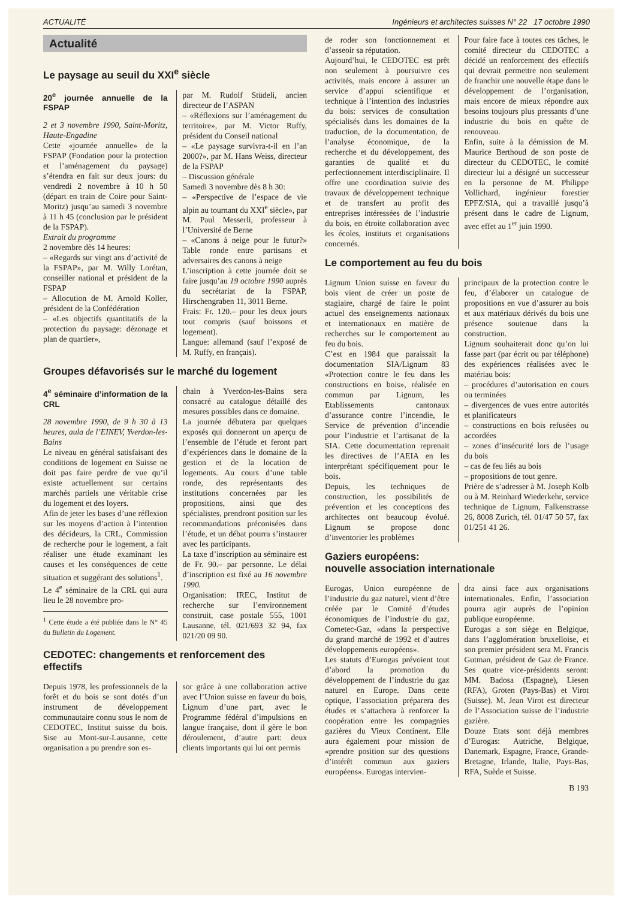ACTUALITÉ Ingénieurs et architectes suisses N° 22 17 octobre 1990
Actualité
Le paysage au seuil du XXI<sup>e</sup> siècle
20<sup>e</sup> journée annuelle de la FSPAP
2 et 3 novembre 1990, Saint-Moritz, Haute-Engadine
Cette «journée annuelle» de la FSPAP (Fondation pour la protection et l’aménagement du paysage) s’étendra en fait sur deux jours: du vendredi 2 novembre à 10 h 50 (départ en train de Coire pour Saint-Moritz) jusqu’au samedi 3 novembre à 11 h 45 (conclusion par le président de la FSPAP).
Extrait du programme
2 novembre dès 14 heures:
– «Regards sur vingt ans d’activité de la FSPAP», par M. Willy Lorétan, conseiller national et président de la FSPAP
– Allocution de M. Arnold Koller, président de la Confédération
– «Les objectifs quantitatifs de la protection du paysage: dézonage et plan de quartier»,
par M. Rudolf Stüdeli, ancien directeur de l’ASPAN
– «Réflexions sur l’aménagement du territoire», par M. Victor Ruffy, président du Conseil national
– «Le paysage survivra-t-il en l’an 2000?», par M. Hans Weiss, directeur de la FSPAP
– Discussion générale
Samedi 3 novembre dès 8 h 30:
– «Perspective de l’espace de vie alpin au tournant du XXI<sup>e</sup> siècle», par M. Paul Messerli, professeur à l’Université de Berne
– «Canons à neige pour le futur?» Table ronde entre partisans et adversaires des canons à neige
L’inscription à cette journée doit se faire jusqu’au 19 octobre 1990 auprès du secrétariat de la FSPAP, Hirschengraben 11, 3011 Berne.
Frais: Fr. 120.– pour les deux jours tout compris (sauf boissons et logement).
Langue: allemand (sauf l’exposé de M. Ruffy, en français).
Groupes défavorisés sur le marché du logement
4<sup>e</sup> séminaire d’information de la CRL
28 novembre 1990, de 9 h 30 à 13 heures, aula de l’EINEV, Yverdon-les-Bains
Le niveau en général satisfaisant des conditions de logement en Suisse ne doit pas faire perdre de vue qu’il existe actuellement sur certains marchés partiels une véritable crise du logement et des loyers.
Afin de jeter les bases d’une réflexion sur les moyens d’action à l’intention des décideurs, la CRL, Commission de recherche pour le logement, a fait réaliser une étude examinant les causes et les conséquences de cette situation et suggérant des solutions<sup>1</sup>.
Le 4<sup>e</sup> séminaire de la CRL qui aura lieu le 28 novembre pro-
<sup>1</sup> Cette étude a été publiée dans le N° 45 du Bulletin du Logement.
chain à Yverdon-les-Bains sera consacré au catalogue détaillé des mesures possibles dans ce domaine.
La journée débutera par quelques exposés qui donneront un aperçu de l’ensemble de l’étude et feront part d’expériences dans le domaine de la gestion et de la location de logements. Au cours d’une table ronde, des représentants des institutions concernées par les propositions, ainsi que des spécialistes, prendront position sur les recommandations préconisées dans l’étude, et un débat pourra s’instaurer avec les participants.
La taxe d’inscription au séminaire est de Fr. 90.– par personne. Le délai d’inscription est fixé au 16 novembre 1990.
Organisation: IREC, Institut de recherche sur l’environnement construit, case postale 555, 1001 Lausanne, tél. 021/693 32 94, fax 021/20 09 90.
CEDOTEC: changements et renforcement des effectifs
Depuis 1978, les professionnels de la forêt et du bois se sont dotés d’un instrument de développement communautaire connu sous le nom de CEDOTEC, Institut suisse du bois. Sise au Mont-sur-Lausanne, cette organisation a pu prendre son es-
sor grâce à une collaboration active avec l’Union suisse en faveur du bois, Lignum d’une part, avec le Programme fédéral d’impulsions en langue française, dont il gère le bon déroulement, d’autre part: deux clients importants qui lui ont permis
de roder son fonctionnement et d’asseoir sa réputation.
Aujourd’hui, le CEDOTEC est prêt non seulement à poursuivre ces activités, mais encore à assurer un service d’appui scientifique et technique à l’intention des industries du bois: services de consultation spécialisés dans les domaines de la traduction, de la documentation, de l’analyse économique, de la recherche et du développement, des garanties de qualité et du perfectionnement interdisciplinaire. Il offre une coordination suivie des travaux de développement technique et de transfert au profit des entreprises intéressées de l’industrie du bois, en étroite collaboration avec les écoles, instituts et organisations concernés.
Pour faire face à toutes ces tâches, le comité directeur du CEDOTEC a décidé un renforcement des effectifs qui devrait permettre non seulement de franchir une nouvelle étape dans le développement de l’organisation, mais encore de mieux répondre aux besoins toujours plus pressants d’une industrie du bois en quête de renouveau.
Enfin, suite à la démission de M. Maurice Berthoud de son poste de directeur du CEDOTEC, le comité directeur lui a désigné un successeur en la personne de M. Philippe Vollichard, ingénieur forestier EPFZ/SIA, qui a travaillé jusqu’à présent dans le cadre de Lignum, avec effet au 1<sup>er</sup> juin 1990.
Le comportement au feu du bois
Lignum Union suisse en faveur du bois vient de créer un poste de stagiaire, chargé de faire le point actuel des enseignements nationaux et internationaux en matière de recherches sur le comportement au feu du bois.
C’est en 1984 que paraissait la documentation SIA/Lignum 83 «Protection contre le feu dans les constructions en bois», réalisée en commun par Lignum, les Etablissements cantonaux d’assurance contre l’incendie, le Service de prévention d’incendie pour l’industrie et l’artisanat de la SIA. Cette documentation reprenait les directives de l’AEIA en les interprétant spécifiquement pour le bois.
Depuis, les techniques de construction, les possibilités de prévention et les conceptions des architectes ont beaucoup évolué. Lignum se propose donc d’inventorier les problèmes
principaux de la protection contre le feu, d’élaborer un catalogue de propositions en vue d’assurer au bois et aux matériaux dérivés du bois une présence soutenue dans la construction.
Lignum souhaiterait donc qu’on lui fasse part (par écrit ou par téléphone) des expériences réalisées avec le matériau bois:
– procédures d’autorisation en cours ou terminées
– divergences de vues entre autorités et planificateurs
– constructions en bois refusées ou accordées
– zones d’insécurité lors de l’usage du bois
– cas de feu liés au bois
– propositions de tout genre.
Prière de s’adresser à M. Joseph Kolb ou à M. Reinhard Wiederkehr, service technique de Lignum, Falkenstrasse 26, 8008 Zurich, tél. 01/47 50 57, fax 01/251 41 26.
Gaziers européens:
nouvelle association internationale
Eurogas, Union européenne de l’industrie du gaz naturel, vient d’être créée par le Comité d’études économiques de l’industrie du gaz, Cometec-Gaz, «dans la perspective du grand marché de 1992 et d’autres développements européens».
Les statuts d’Eurogas prévoient tout d’abord la promotion du développement de l’industrie du gaz naturel en Europe. Dans cette optique, l’association préparera des études et s’attachera à renforcer la coopération entre les compagnies gazières du Vieux Continent. Elle aura également pour mission de «prendre position sur des questions d’intérêt commun aux gaziers européens». Eurogas intervien-
dra ainsi face aux organisations internationales. Enfin, l’association pourra agir auprès de l’opinion publique européenne.
Eurogas a son siège en Belgique, dans l’agglomération bruxelloise, et son premier président sera M. Francis Gutman, président de Gaz de France. Ses quatre vice-présidents seront: MM. Badosa (Espagne), Liesen (RFA), Groten (Pays-Bas) et Virot (Suisse). M. Jean Virot est directeur de l’Association suisse de l’industrie gazière.
Douze Etats sont déjà membres d’Eurogas: Autriche, Belgique, Danemark, Espagne, France, Grande-Bretagne, Irlande, Italie, Pays-Bas, RFA, Suède et Suisse.
B 193